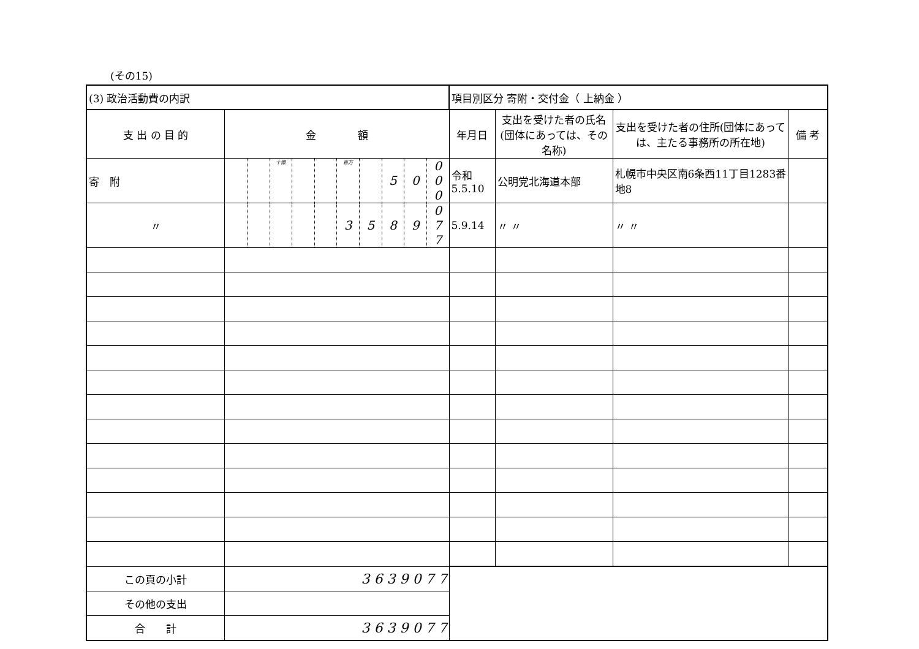(その15)
| (3) 政治活動費の内訳 | | | | | | | | | | | 項目別区分 寄附・交付金（ 上納金 ） | | | |
| 支 出 の 目 的 | 金 額 | | | | | | | | | | 年月日 | 支出を受けた者の氏名(団体にあっては、その名称) | 支出を受けた者の住所(団体にあっては、主たる事務所の所在地) | 備 考 |
| 寄 附 | | | 十億 | | | 百万 | | 5 | 0 | 0 0 0 | 令和 5.5.10 | 公明党北海道本部 | 札幌市中央区南6条西11丁目1283番地8 | |
| 〃 | | | | | | 3 | 5 | 8 | 9 | 0 7 7 | 5.9.14 | 〃 〃 | 〃 〃 | |
| この頁の小計 | 3 6 3 9 0 7 7 | | | | | | | | | | | | | |
| その他の支出 | | | | | | | | | | | | | | |
| 合 計 | 3 6 3 9 0 7 7 | | | | | | | | | | | | | |